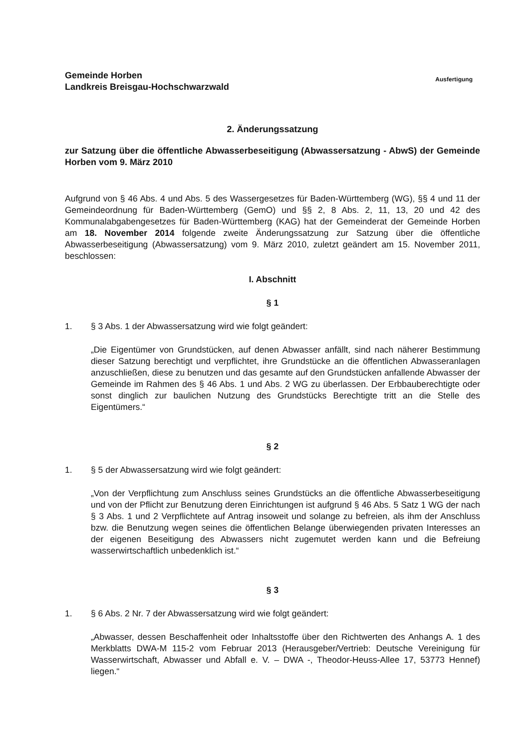Gemeinde Horben
Landkreis Breisgau-Hochschwarzwald
Ausfertigung
2. Änderungssatzung
zur Satzung über die öffentliche Abwasserbeseitigung (Abwassersatzung - AbwS) der Gemeinde Horben vom 9. März 2010
Aufgrund von § 46 Abs. 4 und Abs. 5 des Wassergesetzes für Baden-Württemberg (WG), §§ 4 und 11 der Gemeindeordnung für Baden-Württemberg (GemO) und §§ 2, 8 Abs. 2, 11, 13, 20 und 42 des Kommunalabgabengesetzes für Baden-Württemberg (KAG) hat der Gemeinderat der Gemeinde Horben am 18. November 2014 folgende zweite Änderungssatzung zur Satzung über die öffentliche Abwasserbeseitigung (Abwassersatzung) vom 9. März 2010, zuletzt geändert am 15. November 2011, beschlossen:
I. Abschnitt
§ 1
1. § 3 Abs. 1 der Abwassersatzung wird wie folgt geändert:
„Die Eigentümer von Grundstücken, auf denen Abwasser anfällt, sind nach näherer Bestimmung dieser Satzung berechtigt und verpflichtet, ihre Grundstücke an die öffentlichen Abwasseranlagen anzuschließen, diese zu benutzen und das gesamte auf den Grundstücken anfallende Abwasser der Gemeinde im Rahmen des § 46 Abs. 1 und Abs. 2 WG zu überlassen. Der Erbbauberechtigte oder sonst dinglich zur baulichen Nutzung des Grundstücks Berechtigte tritt an die Stelle des Eigentümers.“
§ 2
1. § 5 der Abwassersatzung wird wie folgt geändert:
„Von der Verpflichtung zum Anschluss seines Grundstücks an die öffentliche Abwasserbeseitigung und von der Pflicht zur Benutzung deren Einrichtungen ist aufgrund § 46 Abs. 5 Satz 1 WG der nach § 3 Abs. 1 und 2 Verpflichtete auf Antrag insoweit und solange zu befreien, als ihm der Anschluss bzw. die Benutzung wegen seines die öffentlichen Belange überwiegenden privaten Interesses an der eigenen Beseitigung des Abwassers nicht zugemutet werden kann und die Befreiung wasserwirtschaftlich unbedenklich ist.“
§ 3
1. § 6 Abs. 2 Nr. 7 der Abwassersatzung wird wie folgt geändert:
„Abwasser, dessen Beschaffenheit oder Inhaltsstoffe über den Richtwerten des Anhangs A. 1 des Merkblatts DWA-M 115-2 vom Februar 2013 (Herausgeber/Vertrieb: Deutsche Vereinigung für Wasserwirtschaft, Abwasser und Abfall e. V. – DWA -, Theodor-Heuss-Allee 17, 53773 Hennef) liegen.“